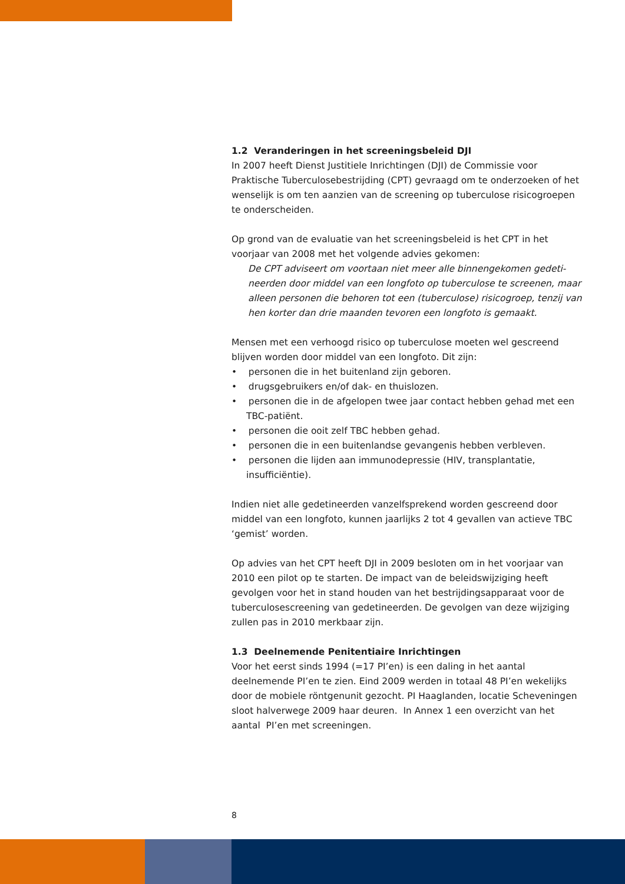1.2 Veranderingen in het screeningsbeleid DJI
In 2007 heeft Dienst Justitiele Inrichtingen (DJI) de Commissie voor Praktische Tuberculosebestrijding (CPT) gevraagd om te onderzoeken of het wenselijk is om ten aanzien van de screening op tuberculose risicogroepen te onderscheiden.
Op grond van de evaluatie van het screeningsbeleid is het CPT in het voorjaar van 2008 met het volgende advies gekomen:
De CPT adviseert om voortaan niet meer alle binnengekomen gedeti­neerden door middel van een longfoto op tuberculose te screenen, maar alleen personen die behoren tot een (tuberculose) risicogroep, tenzij van hen korter dan drie maanden tevoren een longfoto is gemaakt.
Mensen met een verhoogd risico op tuberculose moeten wel gescreend blijven worden door middel van een longfoto. Dit zijn:
• personen die in het buitenland zijn geboren.
• drugsgebruikers en/of dak- en thuislozen.
• personen die in de afgelopen twee jaar contact hebben gehad met een TBC-patiënt.
• personen die ooit zelf TBC hebben gehad.
• personen die in een buitenlandse gevangenis hebben verbleven.
• personen die lijden aan immunodepressie (HIV, transplantatie, insufficiëntie).
Indien niet alle gedetineerden vanzelfsprekend worden gescreend door middel van een longfoto, kunnen jaarlijks 2 tot 4 gevallen van actieve TBC ‘gemist’ worden.
Op advies van het CPT heeft DJI in 2009 besloten om in het voorjaar van 2010 een pilot op te starten. De impact van de beleidswijziging heeft gevolgen voor het in stand houden van het bestrijdingsapparaat voor de tuberculose­screening van gedetineerden. De gevolgen van deze wijziging zullen pas in 2010 merkbaar zijn.
1.3 Deelnemende Penitentiaire Inrichtingen
Voor het eerst sinds 1994 (=17 PI’en) is een daling in het aantal deelnemende PI’en te zien. Eind 2009 werden in totaal 48 PI’en wekelijks door de mobiele röntgenunit gezocht. PI Haaglanden, locatie Scheveningen sloot halverwege 2009 haar deuren. In Annex 1 een overzicht van het aantal PI’en met screeningen.
8